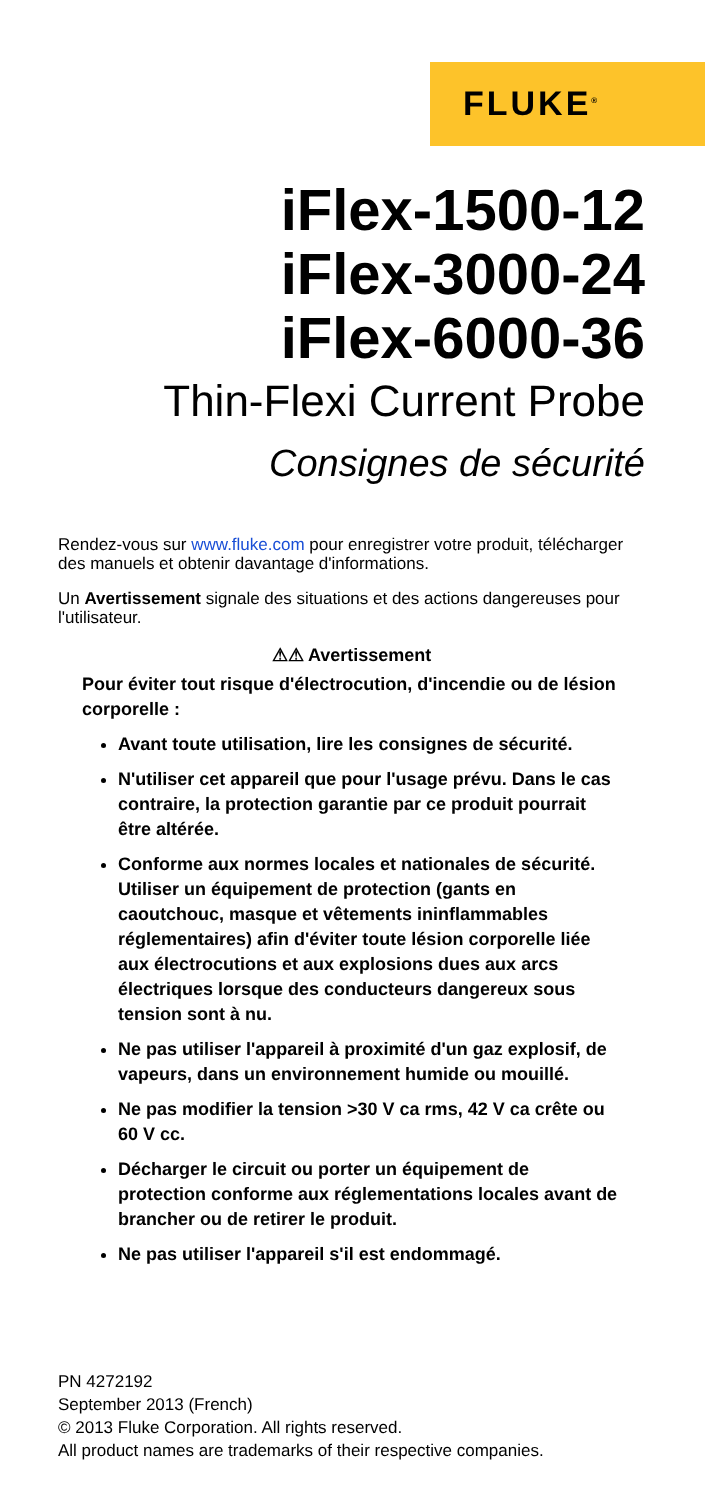FLUKE<sup>®</sup>
iFlex-1500-12
iFlex-3000-24
iFlex-6000-36
Thin-Flexi Current Probe
Consignes de sécurité
Rendez-vous sur www.fluke.com pour enregistrer votre produit, télécharger des manuels et obtenir davantage d'informations.
Un Avertissement signale des situations et des actions dangereuses pour l'utilisateur.
⚠⚠ Avertissement
Pour éviter tout risque d'électrocution, d'incendie ou de lésion corporelle :
Avant toute utilisation, lire les consignes de sécurité.
N'utiliser cet appareil que pour l'usage prévu. Dans le cas contraire, la protection garantie par ce produit pourrait être altérée.
Conforme aux normes locales et nationales de sécurité. Utiliser un équipement de protection (gants en caoutchouc, masque et vêtements ininflammables réglementaires) afin d'éviter toute lésion corporelle liée aux électrocutions et aux explosions dues aux arcs électriques lorsque des conducteurs dangereux sous tension sont à nu.
Ne pas utiliser l'appareil à proximité d'un gaz explosif, de vapeurs, dans un environnement humide ou mouillé.
Ne pas modifier la tension >30 V ca rms, 42 V ca crête ou 60 V cc.
Décharger le circuit ou porter un équipement de protection conforme aux réglementations locales avant de brancher ou de retirer le produit.
Ne pas utiliser l'appareil s'il est endommagé.
PN 4272192
September 2013 (French)
© 2013 Fluke Corporation. All rights reserved.
All product names are trademarks of their respective companies.